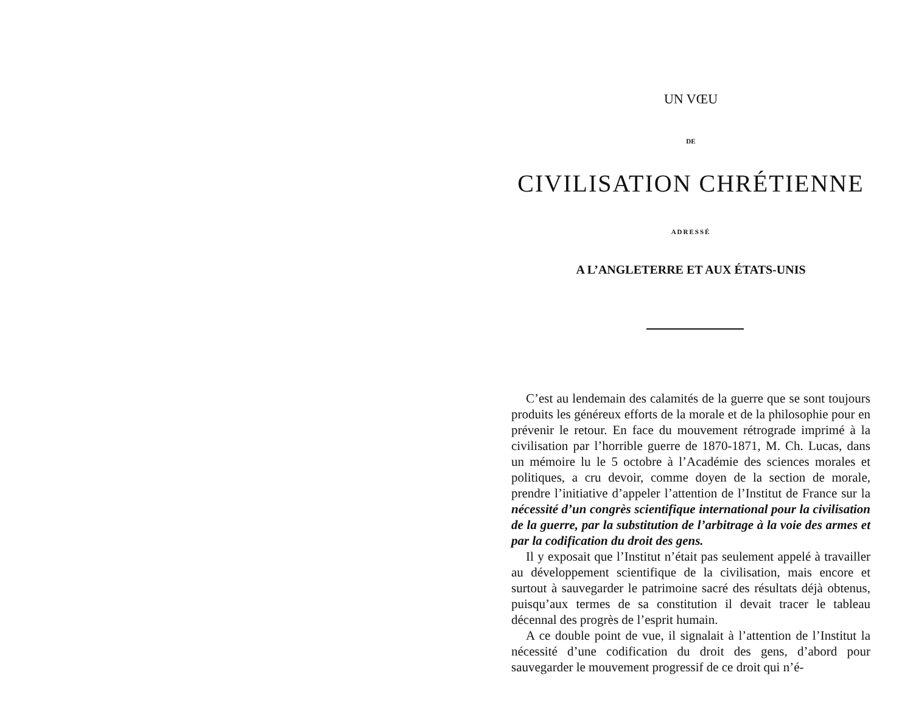UN VŒU
DE
CIVILISATION CHRÉTIENNE
ADRESSÉ
A L’ANGLETERRE ET AUX ÉTATS-UNIS
C’est au lendemain des calamités de la guerre que se sont toujours produits les généreux efforts de la morale et de la philosophie pour en prévenir le retour. En face du mouvement rétrograde imprimé à la civilisation par l’horrible guerre de 1870-1871, M. Ch. Lucas, dans un mémoire lu le 5 octobre à l’Académie des sciences morales et politiques, a cru devoir, comme doyen de la section de morale, prendre l’initiative d’appeler l’attention de l’Institut de France sur la nécessité d’un congrès scientifique international pour la civilisation de la guerre, par la substitution de l’arbitrage à la voie des armes et par la codification du droit des gens.
Il y exposait que l’Institut n’était pas seulement appelé à travailler au développement scientifique de la civilisation, mais encore et surtout à sauvegarder le patrimoine sacré des résultats déjà obtenus, puisqu’aux termes de sa constitution il devait tracer le tableau décennal des progrès de l’esprit humain.
A ce double point de vue, il signalait à l’attention de l’Institut la nécessité d’une codification du droit des gens, d’abord pour sauvegarder le mouvement progressif de ce droit qui n’é-